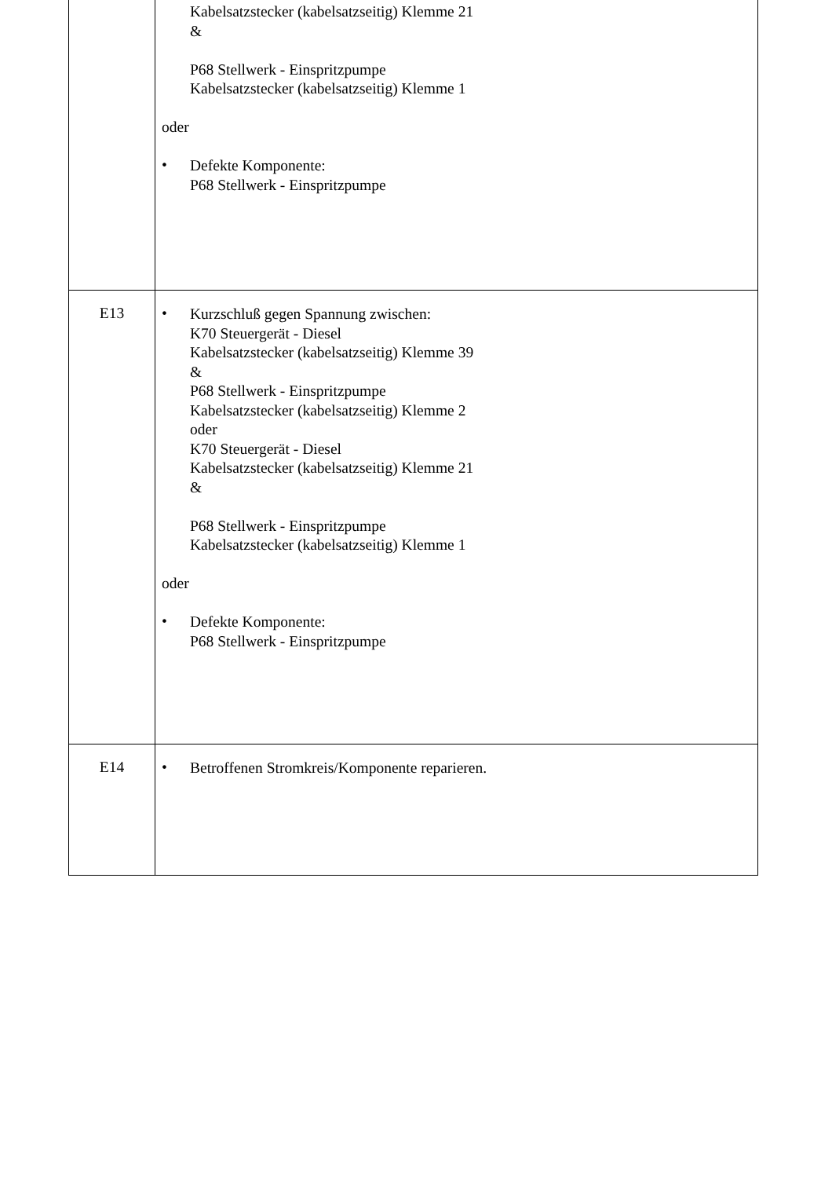| | Kabelsatzstecker (kabelsatzseitig) Klemme 21 & P68 Stellwerk - Einspritzpumpe Kabelsatzstecker (kabelsatzseitig) Klemme 1 oder • Defekte Komponente: P68 Stellwerk - Einspritzpumpe |
| E13 | • Kurzschluß gegen Spannung zwischen: K70 Steuergerät - Diesel Kabelsatzstecker (kabelsatzseitig) Klemme 39 & P68 Stellwerk - Einspritzpumpe Kabelsatzstecker (kabelsatzseitig) Klemme 2 oder K70 Steuergerät - Diesel Kabelsatzstecker (kabelsatzseitig) Klemme 21 & P68 Stellwerk - Einspritzpumpe Kabelsatzstecker (kabelsatzseitig) Klemme 1 oder • Defekte Komponente: P68 Stellwerk - Einspritzpumpe |
| E14 | • Betroffenen Stromkreis/Komponente reparieren. |